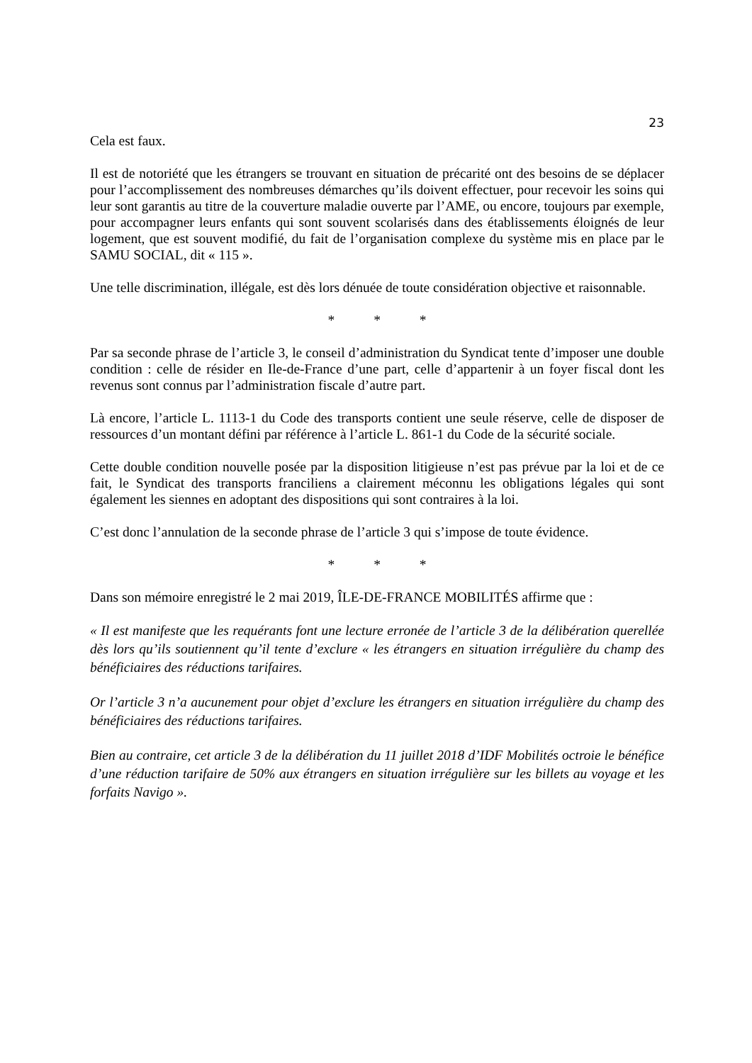23
Cela est faux.
Il est de notoriété que les étrangers se trouvant en situation de précarité ont des besoins de se déplacer pour l’accomplissement des nombreuses démarches qu’ils doivent effectuer, pour recevoir les soins qui leur sont garantis au titre de la couverture maladie ouverte par l’AME, ou encore, toujours par exemple, pour accompagner leurs enfants qui sont souvent scolarisés dans des établissements éloignés de leur logement, que est souvent modifié, du fait de l’organisation complexe du système mis en place par le SAMU SOCIAL, dit « 115 ».
Une telle discrimination, illégale, est dès lors dénuée de toute considération objective et raisonnable.
* * *
Par sa seconde phrase de l’article 3, le conseil d’administration du Syndicat tente d’imposer une double condition : celle de résider en Ile-de-France d’une part, celle d’appartenir à un foyer fiscal dont les revenus sont connus par l’administration fiscale d’autre part.
Là encore, l’article L. 1113-1 du Code des transports contient une seule réserve, celle de disposer de ressources d’un montant défini par référence à l’article L. 861-1 du Code de la sécurité sociale.
Cette double condition nouvelle posée par la disposition litigieuse n’est pas prévue par la loi et de ce fait, le Syndicat des transports franciliens a clairement méconnu les obligations légales qui sont également les siennes en adoptant des dispositions qui sont contraires à la loi.
C’est donc l’annulation de la seconde phrase de l’article 3 qui s’impose de toute évidence.
* * *
Dans son mémoire enregistré le 2 mai 2019, ÎLE-DE-FRANCE MOBILITÉS affirme que :
« Il est manifeste que les requérants font une lecture erronée de l’article 3 de la délibération querellée dès lors qu’ils soutiennent qu’il tente d’exclure « les étrangers en situation irrégulière du champ des bénéficiaires des réductions tarifaires.
Or l’article 3 n’a aucunement pour objet d’exclure les étrangers en situation irrégulière du champ des bénéficiaires des réductions tarifaires.
Bien au contraire, cet article 3 de la délibération du 11 juillet 2018 d’IDF Mobilités octroie le bénéfice d’une réduction tarifaire de 50% aux étrangers en situation irrégulière sur les billets au voyage et les forfaits Navigo ».